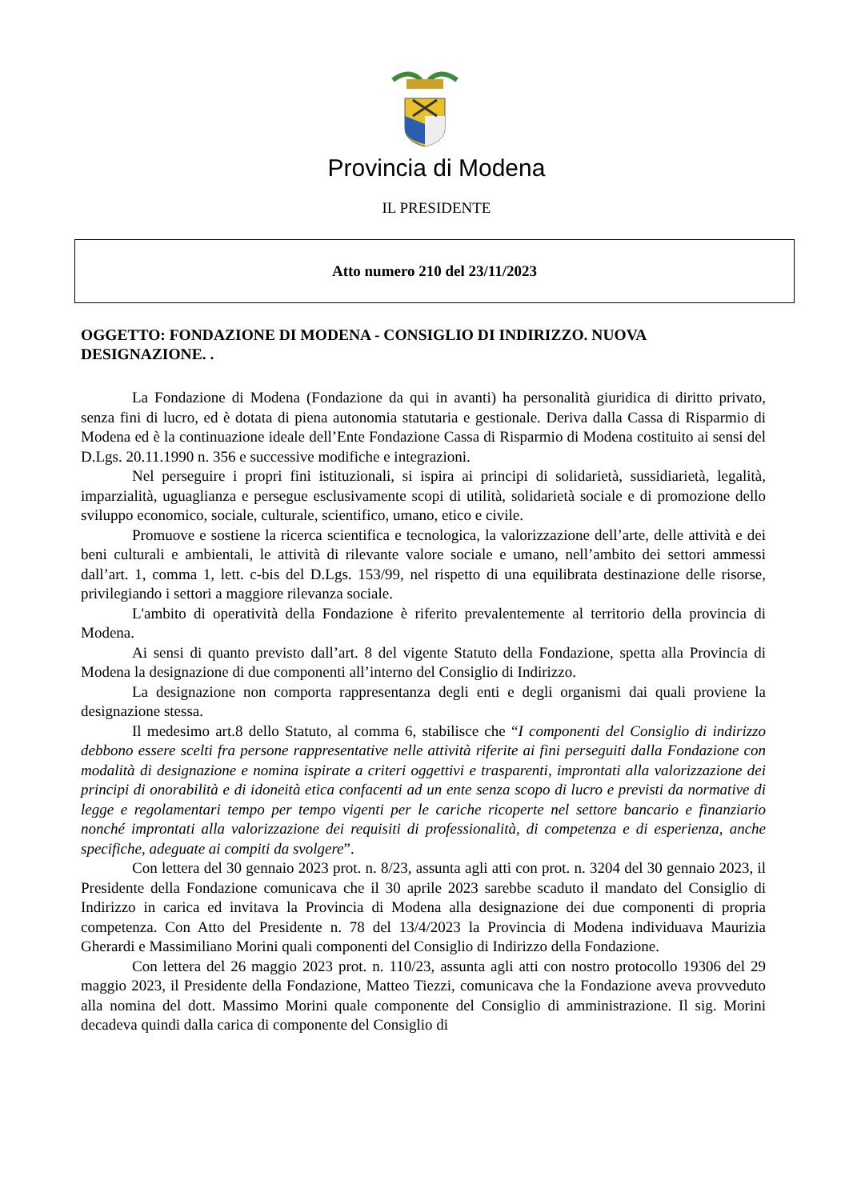Provincia di Modena
IL PRESIDENTE
Atto numero 210 del 23/11/2023
OGGETTO: FONDAZIONE DI MODENA - CONSIGLIO DI INDIRIZZO. NUOVA DESIGNAZIONE. .
La Fondazione di Modena (Fondazione da qui in avanti) ha personalità giuridica di diritto privato, senza fini di lucro, ed è dotata di piena autonomia statutaria e gestionale. Deriva dalla Cassa di Risparmio di Modena ed è la continuazione ideale dell’Ente Fondazione Cassa di Risparmio di Modena costituito ai sensi del D.Lgs. 20.11.1990 n. 356 e successive modifiche e integrazioni.
Nel perseguire i propri fini istituzionali, si ispira ai principi di solidarietà, sussidiarietà, legalità, imparzialità, uguaglianza e persegue esclusivamente scopi di utilità, solidarietà sociale e di promozione dello sviluppo economico, sociale, culturale, scientifico, umano, etico e civile.
Promuove e sostiene la ricerca scientifica e tecnologica, la valorizzazione dell’arte, delle attività e dei beni culturali e ambientali, le attività di rilevante valore sociale e umano, nell’ambito dei settori ammessi dall’art. 1, comma 1, lett. c-bis del D.Lgs. 153/99, nel rispetto di una equilibrata destinazione delle risorse, privilegiando i settori a maggiore rilevanza sociale.
L'ambito di operatività della Fondazione è riferito prevalentemente al territorio della provincia di Modena.
Ai sensi di quanto previsto dall’art. 8 del vigente Statuto della Fondazione, spetta alla Provincia di Modena la designazione di due componenti all’interno del Consiglio di Indirizzo.
La designazione non comporta rappresentanza degli enti e degli organismi dai quali proviene la designazione stessa.
Il medesimo art.8 dello Statuto, al comma 6, stabilisce che “I componenti del Consiglio di indirizzo debbono essere scelti fra persone rappresentative nelle attività riferite ai fini perseguiti dalla Fondazione con modalità di designazione e nomina ispirate a criteri oggettivi e trasparenti, improntati alla valorizzazione dei principi di onorabilità e di idoneità etica confacenti ad un ente senza scopo di lucro e previsti da normative di legge e regolamentari tempo per tempo vigenti per le cariche ricoperte nel settore bancario e finanziario nonché improntati alla valorizzazione dei requisiti di professionalità, di competenza e di esperienza, anche specifiche, adeguate ai compiti da svolgere”.
Con lettera del 30 gennaio 2023 prot. n. 8/23, assunta agli atti con prot. n. 3204 del 30 gennaio 2023, il Presidente della Fondazione comunicava che il 30 aprile 2023 sarebbe scaduto il mandato del Consiglio di Indirizzo in carica ed invitava la Provincia di Modena alla designazione dei due componenti di propria competenza. Con Atto del Presidente n. 78 del 13/4/2023 la Provincia di Modena individuava Maurizia Gherardi e Massimiliano Morini quali componenti del Consiglio di Indirizzo della Fondazione.
Con lettera del 26 maggio 2023 prot. n. 110/23, assunta agli atti con nostro protocollo 19306 del 29 maggio 2023, il Presidente della Fondazione, Matteo Tiezzi, comunicava che la Fondazione aveva provveduto alla nomina del dott. Massimo Morini quale componente del Consiglio di amministrazione. Il sig. Morini decadeva quindi dalla carica di componente del Consiglio di